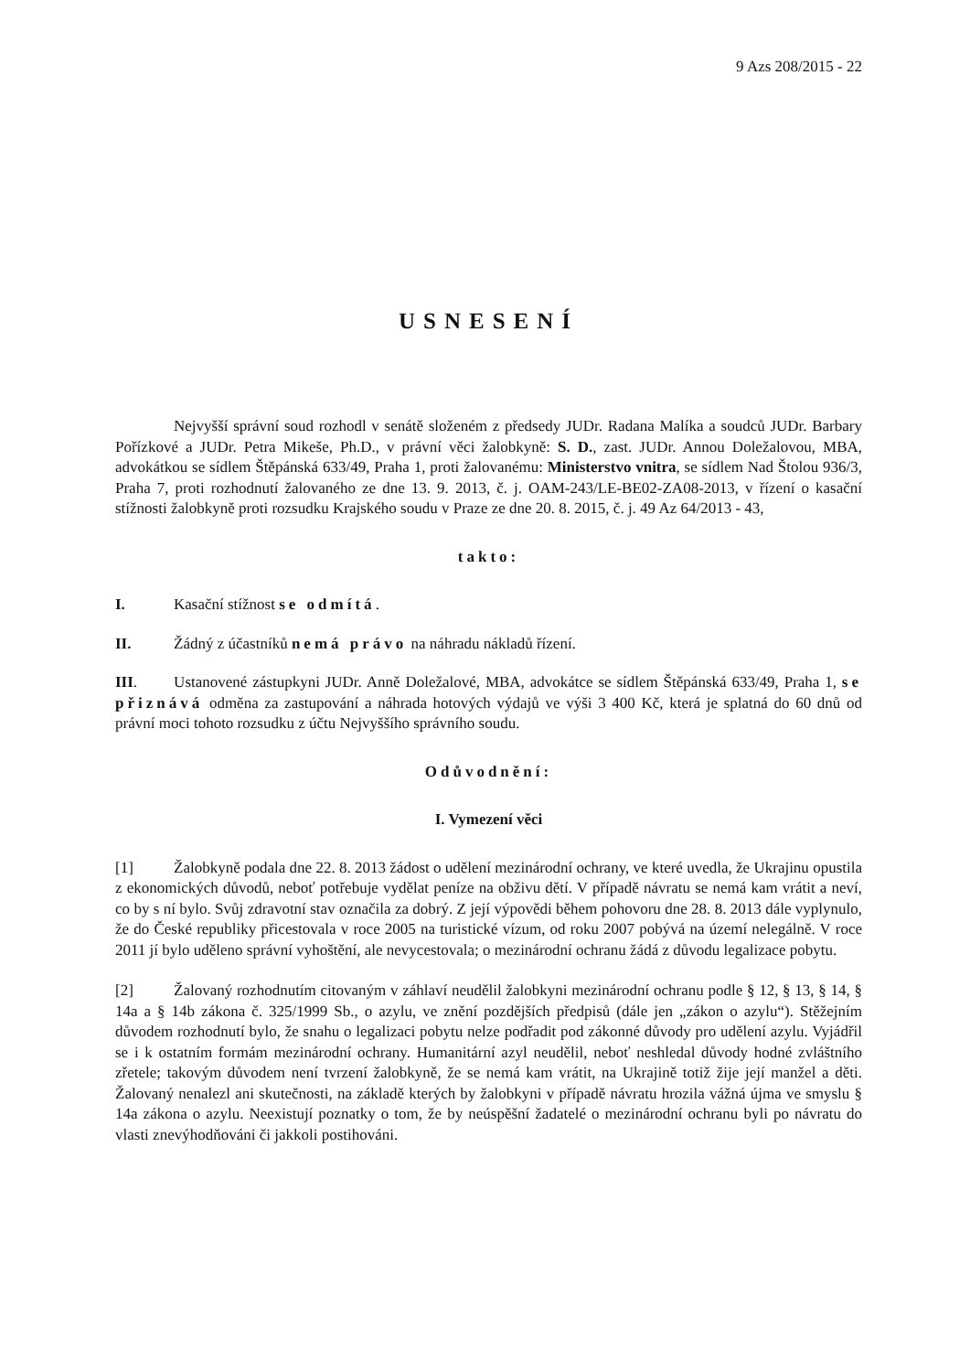9 Azs 208/2015 - 22
USNESENÍ
Nejvyšší správní soud rozhodl v senátě složeném z předsedy JUDr. Radana Malíka a soudců JUDr. Barbary Pořízkové a JUDr. Petra Mikeše, Ph.D., v právní věci žalobkyně: S. D., zast. JUDr. Annou Doležalovou, MBA, advokátkou se sídlem Štěpánská 633/49, Praha 1, proti žalovanému: Ministerstvo vnitra, se sídlem Nad Štolou 936/3, Praha 7, proti rozhodnutí žalovaného ze dne 13. 9. 2013, č. j. OAM-243/LE-BE02-ZA08-2013, v řízení o kasační stížnosti žalobkyně proti rozsudku Krajského soudu v Praze ze dne 20. 8. 2015, č. j. 49 Az 64/2013 - 43,
takto:
I. Kasační stížnost se odmítá.
II. Žádný z účastníků nemá právo na náhradu nákladů řízení.
III. Ustanovené zástupkyni JUDr. Anně Doležalové, MBA, advokátce se sídlem Štěpánská 633/49, Praha 1, se přiznává odměna za zastupování a náhrada hotových výdajů ve výši 3 400 Kč, která je splatná do 60 dnů od právní moci tohoto rozsudku z účtu Nejvyššího správního soudu.
Odůvodnění:
I. Vymezení věci
[1] Žalobkyně podala dne 22. 8. 2013 žádost o udělení mezinárodní ochrany, ve které uvedla, že Ukrajinu opustila z ekonomických důvodů, neboť potřebuje vydělat peníze na obživu dětí. V případě návratu se nemá kam vrátit a neví, co by s ní bylo. Svůj zdravotní stav označila za dobrý. Z její výpovědi během pohovoru dne 28. 8. 2013 dále vyplynulo, že do České republiky přicestovala v roce 2005 na turistické vízum, od roku 2007 pobývá na území nelegálně. V roce 2011 jí bylo uděleno správní vyhoštění, ale nevycestovala; o mezinárodní ochranu žádá z důvodu legalizace pobytu.
[2] Žalovaný rozhodnutím citovaným v záhlaví neudělil žalobkyni mezinárodní ochranu podle § 12, § 13, § 14, § 14a a § 14b zákona č. 325/1999 Sb., o azylu, ve znění pozdějších předpisů (dále jen „zákon o azylu“). Stěžejním důvodem rozhodnutí bylo, že snahu o legalizaci pobytu nelze podřadit pod zákonné důvody pro udělení azylu. Vyjádřil se i k ostatním formám mezinárodní ochrany. Humanitární azyl neudělil, neboť neshledal důvody hodné zvláštního zřetele; takovým důvodem není tvrzení žalobkyně, že se nemá kam vrátit, na Ukrajině totiž žije její manžel a děti. Žalovaný nenalezl ani skutečnosti, na základě kterých by žalobkyni v případě návratu hrozila vážná újma ve smyslu § 14a zákona o azylu. Neexistují poznatky o tom, že by neúspěšní žadatelé o mezinárodní ochranu byli po návratu do vlasti znevýhodňováni či jakkoli postihováni.